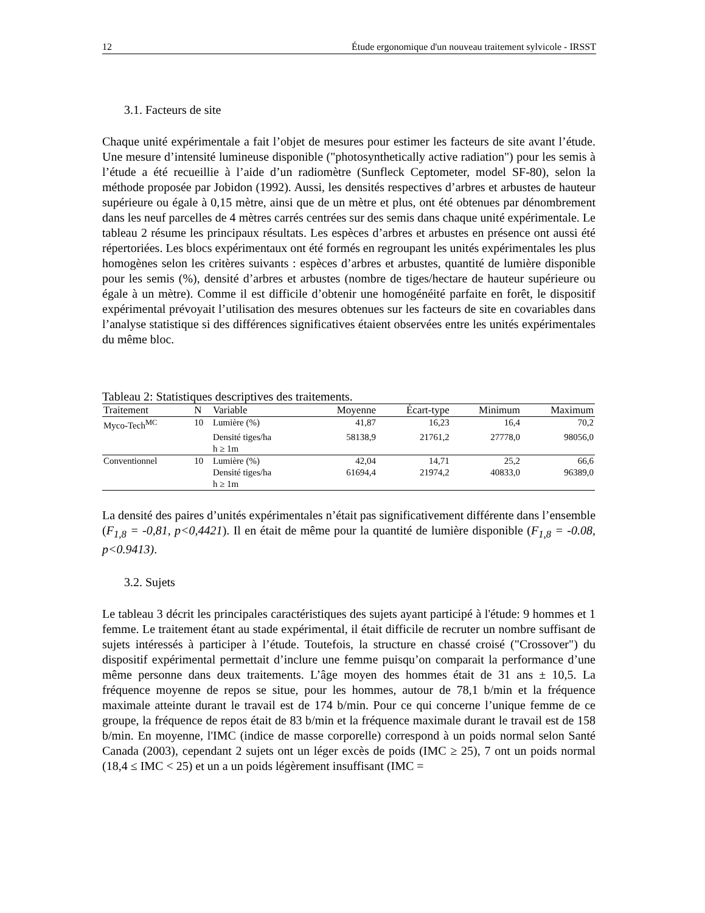12 Étude ergonomique d'un nouveau traitement sylvicole - IRSST
3.1. Facteurs de site
Chaque unité expérimentale a fait l’objet de mesures pour estimer les facteurs de site avant l’étude. Une mesure d’intensité lumineuse disponible ("photosynthetically active radiation") pour les semis à l’étude a été recueillie à l’aide d’un radiomètre (Sunfleck Ceptometer, model SF-80), selon la méthode proposée par Jobidon (1992). Aussi, les densités respectives d’arbres et arbustes de hauteur supérieure ou égale à 0,15 mètre, ainsi que de un mètre et plus, ont été obtenues par dénombrement dans les neuf parcelles de 4 mètres carrés centrées sur des semis dans chaque unité expérimentale. Le tableau 2 résume les principaux résultats. Les espèces d’arbres et arbustes en présence ont aussi été répertoriées. Les blocs expérimentaux ont été formés en regroupant les unités expérimentales les plus homogènes selon les critères suivants : espèces d’arbres et arbustes, quantité de lumière disponible pour les semis (%), densité d’arbres et arbustes (nombre de tiges/hectare de hauteur supérieure ou égale à un mètre). Comme il est difficile d’obtenir une homogénéité parfaite en forêt, le dispositif expérimental prévoyait l’utilisation des mesures obtenues sur les facteurs de site en covariables dans l’analyse statistique si des différences significatives étaient observées entre les unités expérimentales du même bloc.
Tableau 2: Statistiques descriptives des traitements.
| Traitement | N | Variable | Moyenne | Écart-type | Minimum | Maximum |
| --- | --- | --- | --- | --- | --- | --- |
| Myco-Tech<sup>MC</sup> | 10 | Lumière (%) | 41,87 | 16,23 | 16,4 | 70,2 |
| | | Densité tiges/ha h ≥ 1m | 58138,9 | 21761,2 | 27778,0 | 98056,0 |
| Conventionnel | 10 | Lumière (%) | 42,04 | 14,71 | 25,2 | 66,6 |
| | | Densité tiges/ha h ≥ 1m | 61694,4 | 21974,2 | 40833,0 | 96389,0 |
La densité des paires d’unités expérimentales n’était pas significativement différente dans l’ensemble (F<sub>1,8</sub> = -0,81, p<0,4421). Il en était de même pour la quantité de lumière disponible (F<sub>1,8</sub> = -0.08, p<0.9413).
3.2. Sujets
Le tableau 3 décrit les principales caractéristiques des sujets ayant participé à l'étude: 9 hommes et 1 femme. Le traitement étant au stade expérimental, il était difficile de recruter un nombre suffisant de sujets intéressés à participer à l’étude. Toutefois, la structure en chassé croisé ("Crossover") du dispositif expérimental permettait d’inclure une femme puisqu’on comparait la performance d’une même personne dans deux traitements. L’âge moyen des hommes était de 31 ans ± 10,5. La fréquence moyenne de repos se situe, pour les hommes, autour de 78,1 b/min et la fréquence maximale atteinte durant le travail est de 174 b/min. Pour ce qui concerne l’unique femme de ce groupe, la fréquence de repos était de 83 b/min et la fréquence maximale durant le travail est de 158 b/min. En moyenne, l'IMC (indice de masse corporelle) correspond à un poids normal selon Santé Canada (2003), cependant 2 sujets ont un léger excès de poids (IMC ≥ 25), 7 ont un poids normal (18,4 ≤ IMC < 25) et un a un poids légèrement insuffisant (IMC =